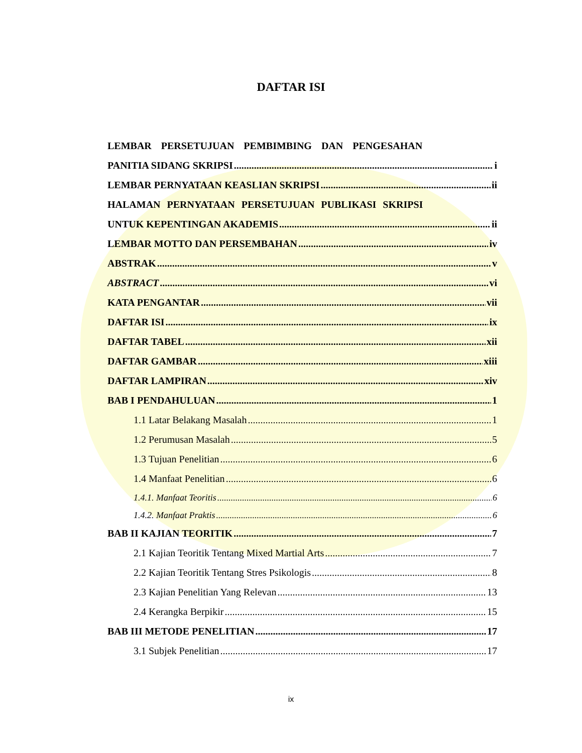DAFTAR ISI
LEMBAR PERSETUJUAN PEMBIMBING DAN PENGESAHAN
PANITIA SIDANG SKRIPSI i
LEMBAR PERNYATAAN KEASLIAN SKRIPSI ii
HALAMAN PERNYATAAN PERSETUJUAN PUBLIKASI SKRIPSI
UNTUK KEPENTINGAN AKADEMIS ii
LEMBAR MOTTO DAN PERSEMBAHAN iv
ABSTRAK v
ABSTRACT vi
KATA PENGANTAR vii
DAFTAR ISI ix
DAFTAR TABEL xii
DAFTAR GAMBAR xiii
DAFTAR LAMPIRAN xiv
BAB I PENDAHULUAN 1
1.1 Latar Belakang Masalah 1
1.2 Perumusan Masalah 5
1.3 Tujuan Penelitian 6
1.4 Manfaat Penelitian 6
1.4.1. Manfaat Teoritis 6
1.4.2. Manfaat Praktis 6
BAB II KAJIAN TEORITIK 7
2.1 Kajian Teoritik Tentang Mixed Martial Arts 7
2.2 Kajian Teoritik Tentang Stres Psikologis 8
2.3 Kajian Penelitian Yang Relevan 13
2.4 Kerangka Berpikir 15
BAB III METODE PENELITIAN 17
3.1 Subjek Penelitian 17
ix